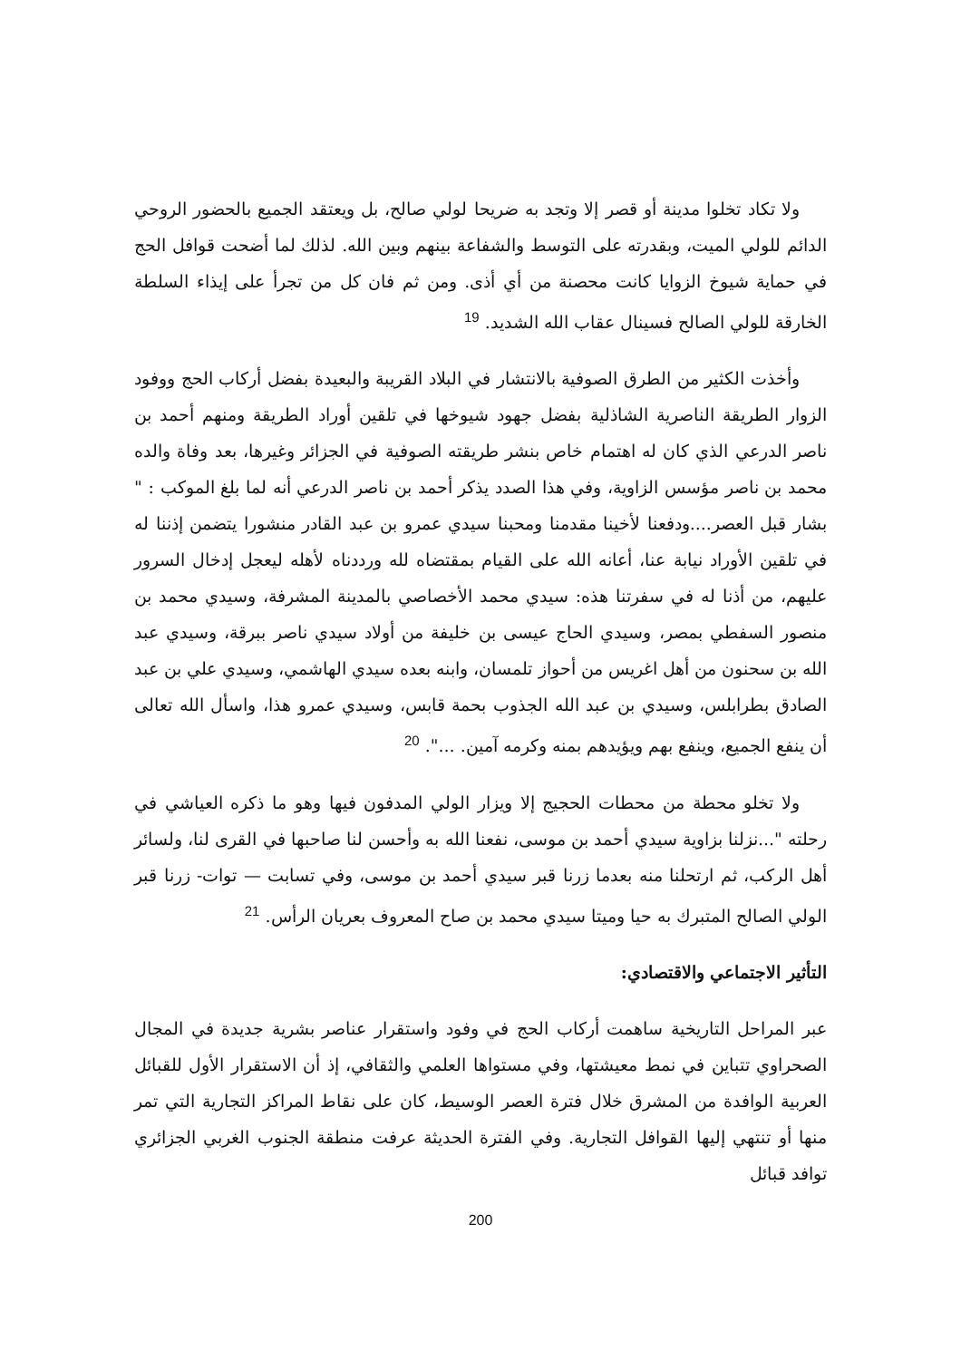ولا تكاد تخلوا مدينة أو قصر إلا وتجد به ضريحا لولي صالح، بل ويعتقد الجميع بالحضور الروحي الدائم للولي الميت، وبقدرته على التوسط والشفاعة بينهم وبين الله. لذلك لما أضحت قوافل الحج في حماية شيوخ الزوايا كانت محصنة من أي أذى. ومن ثم فان كل من تجرأ على إيذاء السلطة الخارقة للولي الصالح فسينال عقاب الله الشديد. <sup>19</sup>
وأخذت الكثير من الطرق الصوفية بالانتشار في البلاد القريبة والبعيدة بفضل أركاب الحج ووفود الزوار الطريقة الناصرية الشاذلية بفضل جهود شيوخها في تلقين أوراد الطريقة ومنهم أحمد بن ناصر الدرعي الذي كان له اهتمام خاص بنشر طريقته الصوفية في الجزائر وغيرها، بعد وفاة والده محمد بن ناصر مؤسس الزاوية، وفي هذا الصدد يذكر أحمد بن ناصر الدرعي أنه لما بلغ الموكب : " بشار قبل العصر....ودفعنا لأخينا مقدمنا ومحبنا سيدي عمرو بن عبد القادر منشورا يتضمن إذننا له في تلقين الأوراد نيابة عنا، أعانه الله على القيام بمقتضاه لله ورددناه لأهله ليعجل إدخال السرور عليهم، من أذنا له في سفرتنا هذه: سيدي محمد الأخصاصي بالمدينة المشرفة، وسيدي محمد بن منصور السفطي بمصر، وسيدي الحاج عيسى بن خليفة من أولاد سيدي ناصر ببرقة، وسيدي عبد الله بن سحنون من أهل اغريس من أحواز تلمسان، وابنه بعده سيدي الهاشمي، وسيدي علي بن عبد الصادق بطرابلس، وسيدي بن عبد الله الجذوب بحمة قابس، وسيدي عمرو هذا، واسأل الله تعالى أن ينفع الجميع، وينفع بهم ويؤيدهم بمنه وكرمه آمين. ...". <sup>20</sup>
ولا تخلو محطة من محطات الحجيج إلا ويزار الولي المدفون فيها وهو ما ذكره العياشي في رحلته "...نزلنا بزاوية سيدي أحمد بن موسى، نفعنا الله به وأحسن لنا صاحبها في القرى لنا، ولسائر أهل الركب، ثم ارتحلنا منه بعدما زرنا قبر سيدي أحمد بن موسى، وفي تسابت — توات- زرنا قبر الولي الصالح المتبرك به حيا وميتا سيدي محمد بن صاح المعروف بعريان الرأس. <sup>21</sup>
التأثير الاجتماعي والاقتصادي:
عبر المراحل التاريخية ساهمت أركاب الحج في وفود واستقرار عناصر بشرية جديدة في المجال الصحراوي تتباين في نمط معيشتها، وفي مستواها العلمي والثقافي، إذ أن الاستقرار الأول للقبائل العربية الوافدة من المشرق خلال فترة العصر الوسيط، كان على نقاط المراكز التجارية التي تمر منها أو تنتهي إليها القوافل التجارية. وفي الفترة الحديثة عرفت منطقة الجنوب الغربي الجزائري توافد قبائل
200